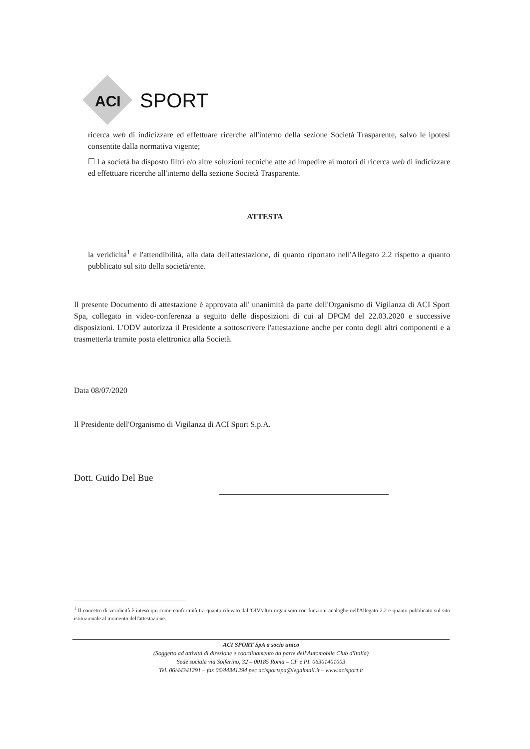ACI
SPORT
ricerca web di indicizzare ed effettuare ricerche all'interno della sezione Società Trasparente, salvo le ipotesi consentite dalla normativa vigente;
☐ La società ha disposto filtri e/o altre soluzioni tecniche atte ad impedire ai motori di ricerca web di indicizzare ed effettuare ricerche all'interno della sezione Società Trasparente.
ATTESTA
la veridicità<sup>1</sup> e l'attendibilità, alla data dell'attestazione, di quanto riportato nell'Allegato 2.2 rispetto a quanto pubblicato sul sito della società/ente.
Il presente Documento di attestazione è approvato all' unanimità da parte dell'Organismo di Vigilanza di ACI Sport Spa, collegato in video-conferenza a seguito delle disposizioni di cui al DPCM del 22.03.2020 e successive disposizioni. L'ODV autorizza il Presidente a sottoscrivere l'attestazione anche per conto degli altri componenti e a trasmetterla tramite posta elettronica alla Società.
Data 08/07/2020
Il Presidente dell'Organismo di Vigilanza di ACI Sport S.p.A.
Dott. Guido Del Bue
<sup>1</sup> Il concetto di veridicità è inteso qui come conformità tra quanto rilevato dall'OIV/altro organismo con funzioni analoghe nell'Allegato 2.2 e quanto pubblicato sul sito istituzionale al momento dell'attestazione.
ACI SPORT SpA a socio unico
(Soggetto ad attività di direzione e coordinamento da parte dell'Automobile Club d'Italia)
Sede sociale via Solferino, 32 – 00185 Roma – CF e PI. 06301401003
Tel. 06/44341291 – fax 06/44341294 pec acisportspa@legalmail.it – www.acisport.it